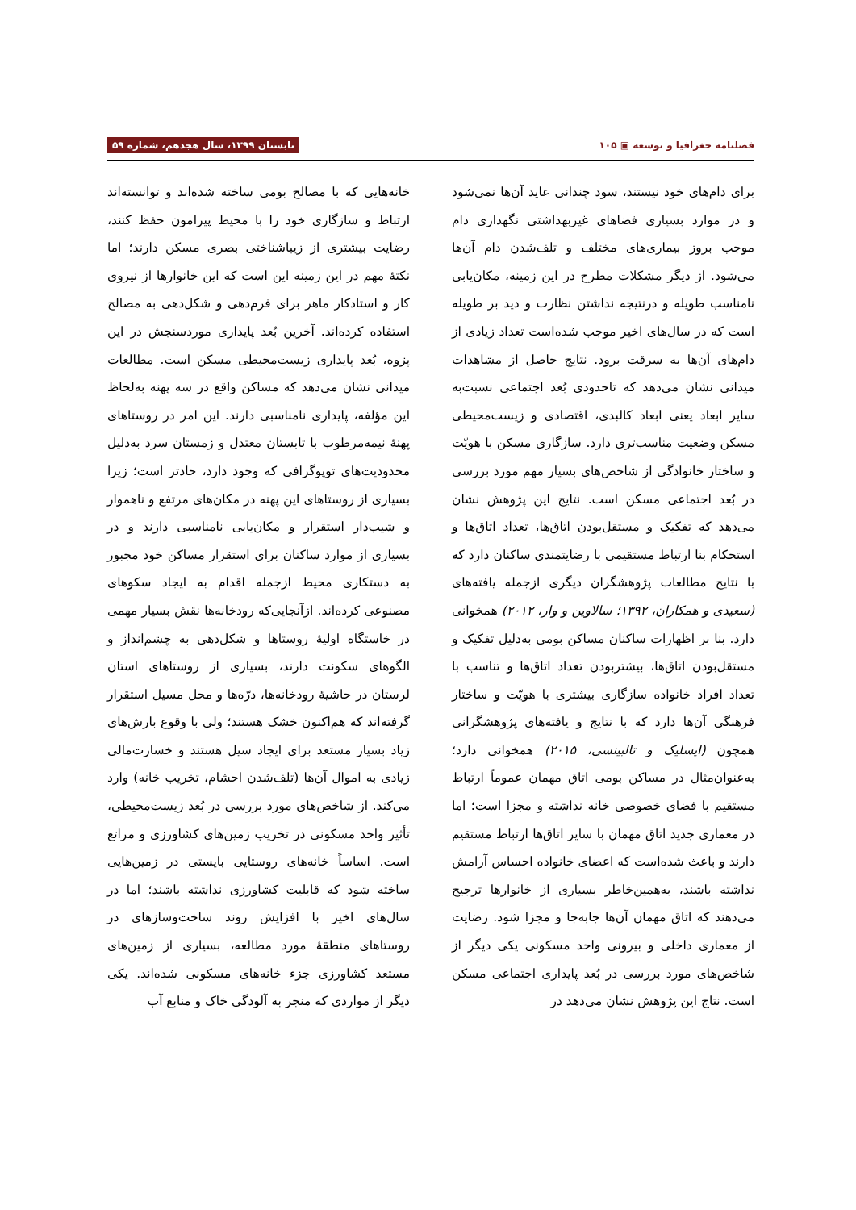فصلنامه جغرافیا و توسعه ▣ ۱۰۵ تابستان ۱۳۹۹، سال هجدهم، شماره ۵۹
برای دام‌های خود نیستند، سود چندانی عاید آن‌ها نمی‌شود و در موارد بسیاری فضاهای غیربهداشتی نگهداری دام موجب بروز بیماری‌های مختلف و تلف‌شدن دام آن‌ها می‌شود. از دیگر مشکلات مطرح در این زمینه، مکان‌یابی نامناسب طویله و درنتیجه نداشتن نظارت و دید بر طویله است که در سال‌های اخیر موجب شده‌است تعداد زیادی از دام‌های آن‌ها به سرقت برود. نتایج حاصل از مشاهدات میدانی نشان می‌دهد که تاحدودی بُعد اجتماعی نسبت‌به سایر ابعاد یعنی ابعاد کالبدی، اقتصادی و زیست‌محیطی مسکن وضعیت مناسب‌تری دارد. سازگاری مسکن با هویّت و ساختار خانوادگی از شاخص‌های بسیار مهم مورد بررسی در بُعد اجتماعی مسکن است. نتایج این پژوهش نشان می‌دهد که تفکیک و مستقل‌بودن اتاق‌ها، تعداد اتاق‌ها و استحکام بنا ارتباط مستقیمی با رضایتمندی ساکنان دارد که با نتایج مطالعات پژوهشگران دیگری ازجمله یافته‌های (سعیدی و همکاران، ۱۳۹۲؛ سالاوین و وار، ۲۰۱۲) همخوانی دارد. بنا بر اظهارات ساکنان مساکن بومی به‌دلیل تفکیک و مستقل‌بودن اتاق‌ها، بیشتربودن تعداد اتاق‌ها و تناسب با تعداد افراد خانواده سازگاری بیشتری با هویّت و ساختار فرهنگی آن‌ها دارد که با نتایج و یافته‌های پژوهشگرانی همچون (ایسلیک و تالبینسی، ۲۰۱۵) همخوانی دارد؛ به‌عنوان‌مثال در مساکن بومی اتاق مهمان عموماً ارتباط مستقیم با فضای خصوصی خانه نداشته و مجزا است؛ اما در معماری جدید اتاق مهمان با سایر اتاق‌ها ارتباط مستقیم دارند و باعث شده‌است که اعضای خانواده احساس آرامش نداشته باشند، به‌همین‌خاطر بسیاری از خانوارها ترجیح می‌دهند که اتاق مهمان آن‌ها جابه‌جا و مجزا شود. رضایت از معماری داخلی و بیرونی واحد مسکونی یکی دیگر از شاخص‌های مورد بررسی در بُعد پایداری اجتماعی مسکن است. نتاج این پژوهش نشان می‌دهد در
خانه‌هایی که با مصالح بومی ساخته شده‌اند و توانسته‌اند ارتباط و سازگاری خود را با محیط پیرامون حفظ کنند، رضایت بیشتری از زیباشناختی بصری مسکن دارند؛ اما نکتهٔ مهم در این زمینه این است که این خانوارها از نیروی کار و استادکار ماهر برای فرم‌دهی و شکل‌دهی به مصالح استفاده کرده‌اند. آخرین بُعد پایداری موردسنجش در این پژوه، بُعد پایداری زیست‌محیطی مسکن است. مطالعات میدانی نشان می‌دهد که مساکن واقع در سه پهنه به‌لحاظ این مؤلفه، پایداری نامناسبی دارند. این امر در روستاهای پهنهٔ نیمه‌مرطوب با تابستان معتدل و زمستان سرد به‌دلیل محدودیت‌های توپوگرافی که وجود دارد، حادتر است؛ زیرا بسیاری از روستاهای این پهنه در مکان‌های مرتفع و ناهموار و شیب‌دار استقرار و مکان‌یابی نامناسبی دارند و در بسیاری از موارد ساکنان برای استقرار مساکن خود مجبور به دستکاری محیط ازجمله اقدام به ایجاد سکوهای مصنوعی کرده‌اند. ازآنجایی‌که رودخانه‌ها نقش بسیار مهمی در خاستگاه اولیهٔ روستاها و شکل‌دهی به چشم‌انداز و الگوهای سکونت دارند، بسیاری از روستاهای استان لرستان در حاشیهٔ رودخانه‌ها، درّه‌ها و محل مسیل استقرار گرفته‌اند که هم‌اکنون خشک هستند؛ ولی با وقوع بارش‌های زیاد بسیار مستعد برای ایجاد سیل هستند و خسارت‌مالی زیادی به اموال آن‌ها (تلف‌شدن احشام، تخریب خانه) وارد می‌کند. از شاخص‌های مورد بررسی در بُعد زیست‌محیطی، تأثیر واحد مسکونی در تخریب زمین‌های کشاورزی و مراتع است. اساساً خانه‌های روستایی بایستی در زمین‌هایی ساخته شود که قابلیت کشاورزی نداشته باشند؛ اما در سال‌های اخیر با افزایش روند ساخت‌وسازهای در روستاهای منطقهٔ مورد مطالعه، بسیاری از زمین‌های مستعد کشاورزی جزء خانه‌های مسکونی شده‌اند. یکی دیگر از مواردی که منجر به آلودگی خاک و منابع آب